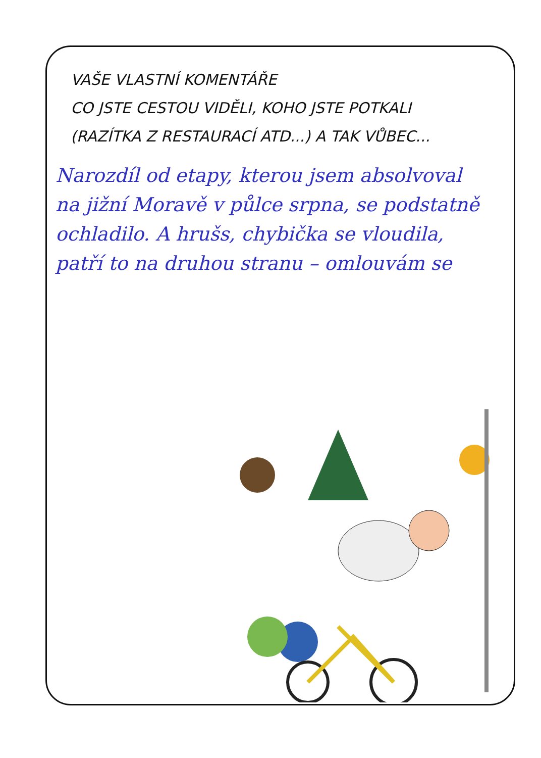VAŠE VLASTNÍ KOMENTÁŘE
CO JSTE CESTOU VIDĚLI, KOHO JSTE POTKALI
(RAZÍTKA Z RESTAURACÍ ATD...) A TAK VŮBEC...
Narozdíl od etapy, kterou jsem absolvoval na jižní Moravě v půlce srpna, se podstatně ochladilo. A hrušs, chybička se vloudila, patří to na druhou stranu – omlouvám se